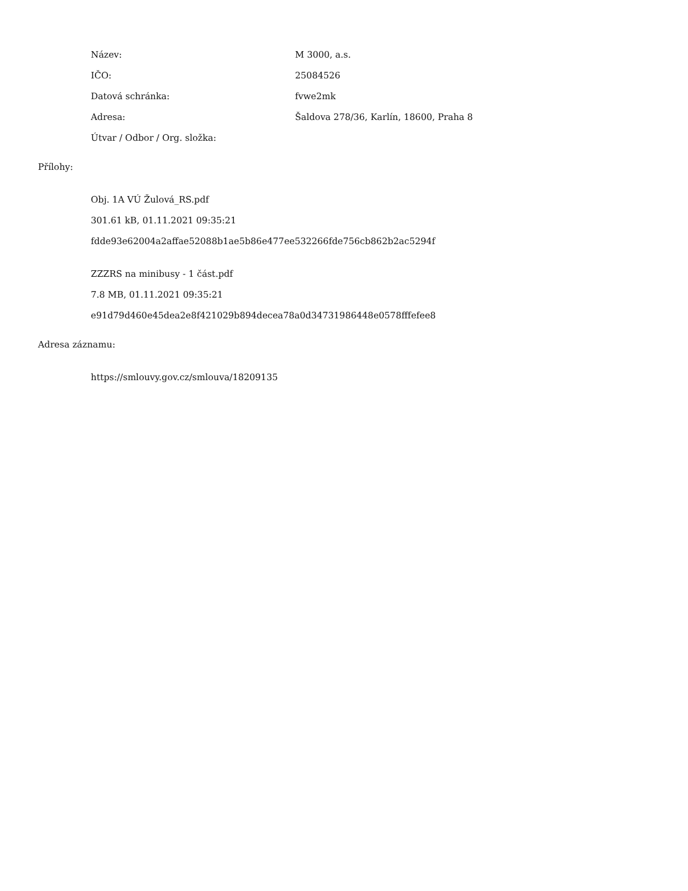Název: M 3000, a.s.
IČO: 25084526
Datová schránka: fvwe2mk
Adresa:
Šaldova 278/36, Karlín, 18600, Praha 8
Útvar / Odbor / Org. složka:
Přílohy:
Obj. 1A VÚ Žulová_RS.pdf
301.61 kB, 01.11.2021 09:35:21
fdde93e62004a2affae52088b1ae5b86e477ee532266fde756cb862b2ac5294f
ZZZRS na minibusy - 1 část.pdf
7.8 MB, 01.11.2021 09:35:21
e91d79d460e45dea2e8f421029b894decea78a0d34731986448e0578fffefee8
Adresa záznamu:
https://smlouvy.gov.cz/smlouva/18209135